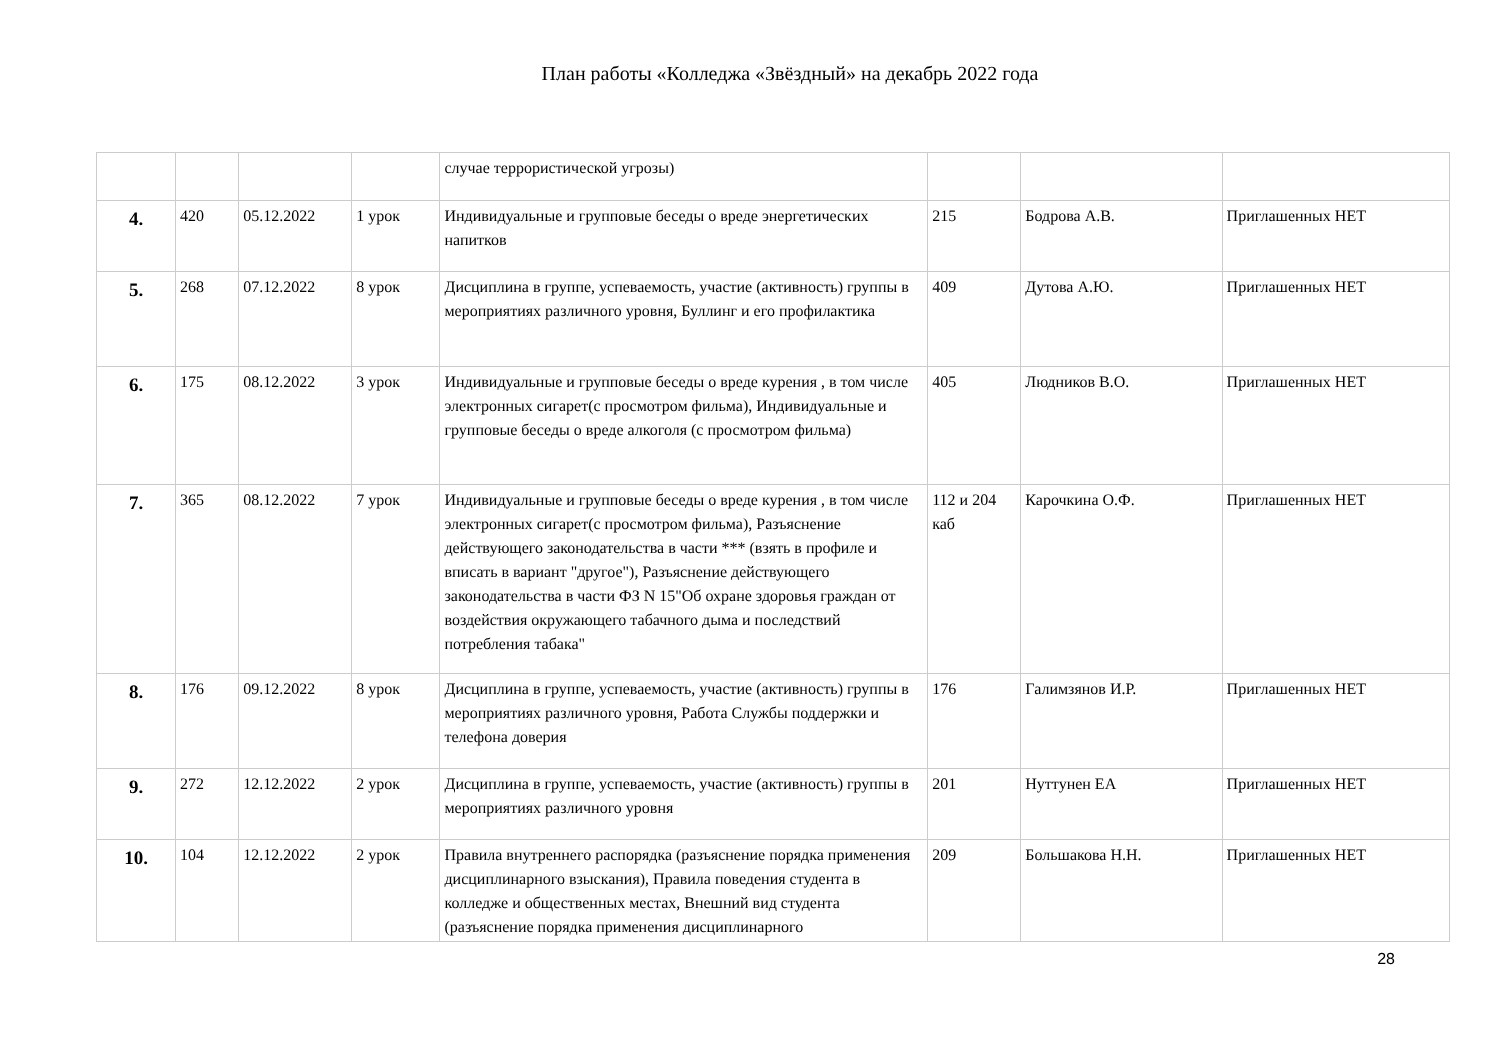План работы «Колледжа «Звёздный» на декабрь 2022 года
| | | | | случае террористической угрозы) | | | |
| 4. | 420 | 05.12.2022 | 1 урок | Индивидуальные и групповые беседы о вреде энергетических напитков | 215 | Бодрова А.В. | Приглашенных НЕТ |
| 5. | 268 | 07.12.2022 | 8 урок | Дисциплина в группе, успеваемость, участие (активность) группы в мероприятиях различного уровня, Буллинг и его профилактика | 409 | Дутова А.Ю. | Приглашенных НЕТ |
| 6. | 175 | 08.12.2022 | 3 урок | Индивидуальные и групповые беседы о вреде курения , в том числе электронных сигарет(с просмотром фильма), Индивидуальные и групповые беседы о вреде алкоголя (с просмотром фильма) | 405 | Людников В.О. | Приглашенных НЕТ |
| 7. | 365 | 08.12.2022 | 7 урок | Индивидуальные и групповые беседы о вреде курения , в том числе электронных сигарет(с просмотром фильма), Разъяснение действующего законодательства в части *** (взять в профиле и вписать в вариант "другое"), Разъяснение действующего законодательства в части ФЗ N 15"Об охране здоровья граждан от воздействия окружающего табачного дыма и последствий потребления табака" | 112 и 204 каб | Карочкина О.Ф. | Приглашенных НЕТ |
| 8. | 176 | 09.12.2022 | 8 урок | Дисциплина в группе, успеваемость, участие (активность) группы в мероприятиях различного уровня, Работа Службы поддержки и телефона доверия | 176 | Галимзянов И.Р. | Приглашенных НЕТ |
| 9. | 272 | 12.12.2022 | 2 урок | Дисциплина в группе, успеваемость, участие (активность) группы в мероприятиях различного уровня | 201 | Нуттунен ЕА | Приглашенных НЕТ |
| 10. | 104 | 12.12.2022 | 2 урок | Правила внутреннего распорядка (разъяснение порядка применения дисциплинарного взыскания), Правила поведения студента в колледже и общественных местах, Внешний вид студента (разъяснение порядка применения дисциплинарного | 209 | Большакова Н.Н. | Приглашенных НЕТ |
28